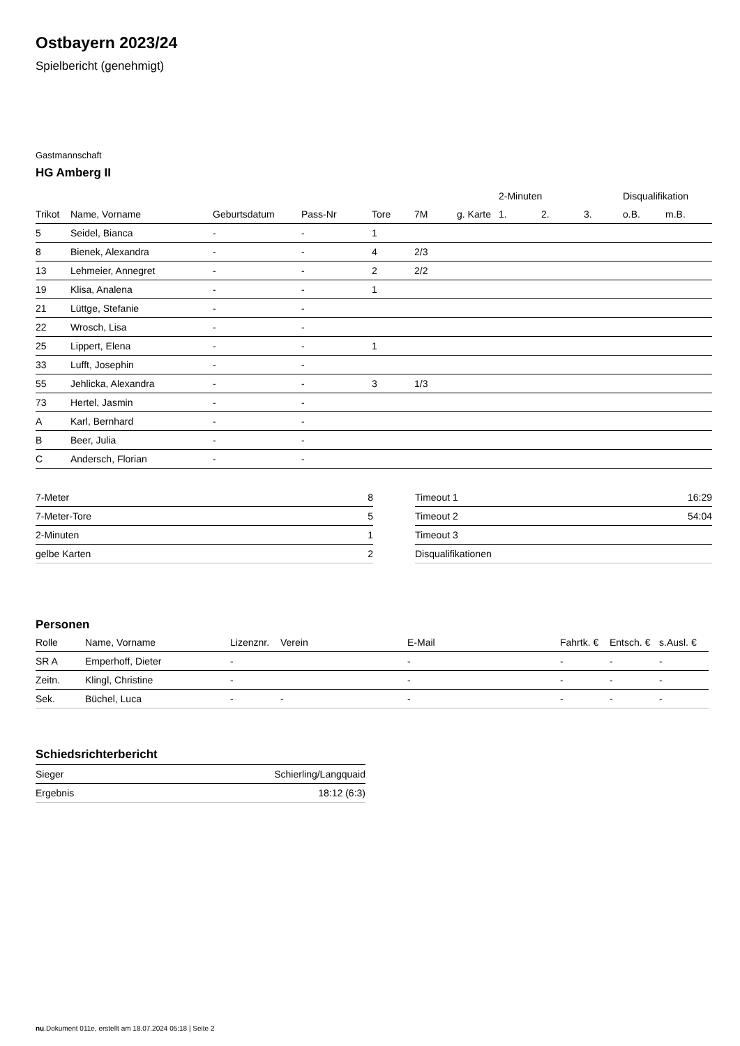Ostbayern 2023/24
Spielbericht (genehmigt)
Gastmannschaft
HG Amberg II
| | | | | | | | 2-Minuten | | | Disqualifikation | |
| --- | --- | --- | --- | --- | --- | --- | --- | --- | --- | --- | --- |
| Trikot | Name, Vorname | Geburtsdatum | Pass-Nr | Tore | 7M | g. Karte | 1. | 2. | 3. | o.B. | m.B. |
| 5 | Seidel, Bianca | - | - | 1 | | | | | | | |
| 8 | Bienek, Alexandra | - | - | 4 | 2/3 | | | | | | |
| 13 | Lehmeier, Annegret | - | - | 2 | 2/2 | | | | | | |
| 19 | Klisa, Analena | - | - | 1 | | | | | | | |
| 21 | Lüttge, Stefanie | - | - | | | | | | | | |
| 22 | Wrosch, Lisa | - | - | | | | | | | | |
| 25 | Lippert, Elena | - | - | 1 | | | | | | | |
| 33 | Lufft, Josephin | - | - | | | | | | | | |
| 55 | Jehlicka, Alexandra | - | - | 3 | 1/3 | | | | | | |
| 73 | Hertel, Jasmin | - | - | | | | | | | | |
| A | Karl, Bernhard | - | - | | | | | | | | |
| B | Beer, Julia | - | - | | | | | | | | |
| C | Andersch, Florian | - | - | | | | | | | | |
| 7-Meter | 8 |
| 7-Meter-Tore | 5 |
| 2-Minuten | 1 |
| gelbe Karten | 2 |
| Timeout 1 | 16:29 |
| Timeout 2 | 54:04 |
| Timeout 3 | |
| Disqualifikationen | |
Personen
| Rolle | Name, Vorname | Lizenznr. | Verein | E-Mail | Fahrtk. € | Entsch. € | s.Ausl. € |
| --- | --- | --- | --- | --- | --- | --- | --- |
| SR A | Emperhoff, Dieter | - | | - | - | - | - |
| Zeitn. | Klingl, Christine | - | | - | - | - | - |
| Sek. | Büchel, Luca | - | - | - | - | - | - |
Schiedsrichterbericht
| Sieger | Schierling/Langquaid |
| Ergebnis | 18:12 (6:3) |
nu.Dokument 011e, erstellt am 18.07.2024 05:18 | Seite 2